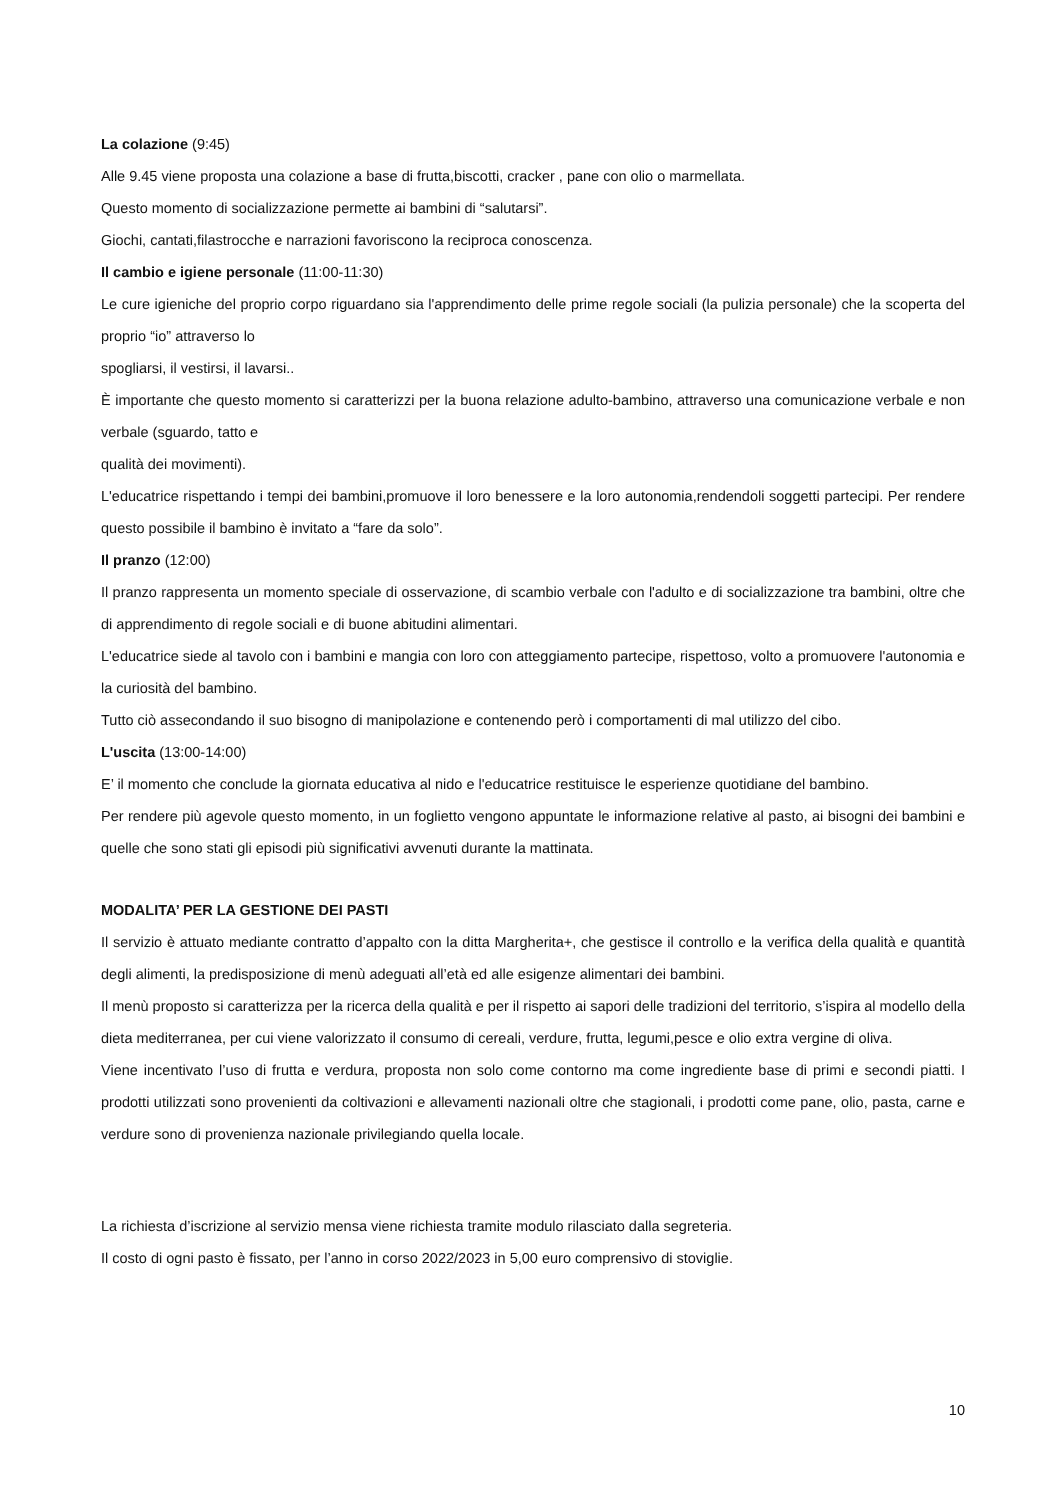La colazione (9:45)
Alle 9.45 viene proposta una colazione a base di frutta,biscotti, cracker , pane con olio o marmellata.
Questo momento di socializzazione permette ai bambini di “salutarsi”.
Giochi, cantati,filastrocche e narrazioni favoriscono la reciproca conoscenza.
Il cambio e igiene personale (11:00-11:30)
Le cure igieniche del proprio corpo riguardano sia l'apprendimento delle prime regole sociali (la pulizia personale) che la scoperta del proprio “io” attraverso lo
spogliarsi, il vestirsi, il lavarsi..
È importante che questo momento si caratterizzi per la buona relazione adulto-bambino, attraverso una comunicazione verbale e non verbale (sguardo, tatto e
qualità dei movimenti).
L'educatrice rispettando i tempi dei bambini,promuove il loro benessere e la loro autonomia,rendendoli soggetti partecipi. Per rendere questo possibile il bambino è invitato a “fare da solo”.
Il pranzo (12:00)
Il pranzo rappresenta un momento speciale di osservazione, di scambio verbale con l'adulto e di socializzazione tra bambini, oltre che di apprendimento di regole sociali e di buone abitudini alimentari.
L'educatrice siede al tavolo con i bambini e mangia con loro con atteggiamento partecipe, rispettoso, volto a promuovere l'autonomia e la curiosità del bambino.
Tutto ciò assecondando il suo bisogno di manipolazione e contenendo però i comportamenti di mal utilizzo del cibo.
L'uscita (13:00-14:00)
E’ il momento che conclude la giornata educativa al nido e l'educatrice restituisce le esperienze quotidiane del bambino.
Per rendere più agevole questo momento, in un foglietto vengono appuntate le informazione relative al pasto, ai bisogni dei bambini e quelle che sono stati gli episodi più significativi avvenuti durante la mattinata.
MODALITA’ PER LA GESTIONE DEI PASTI
Il servizio è attuato mediante contratto d’appalto con la ditta Margherita+, che gestisce il controllo e la verifica della qualità e quantità degli alimenti, la predisposizione di menù adeguati all’età ed alle esigenze alimentari dei bambini.
Il menù proposto si caratterizza per la ricerca della qualità e per il rispetto ai sapori delle tradizioni del territorio, s’ispira al modello della dieta mediterranea, per cui viene valorizzato il consumo di cereali, verdure, frutta, legumi,pesce e olio extra vergine di oliva.
Viene incentivato l’uso di frutta e verdura, proposta non solo come contorno ma come ingrediente base di primi e secondi piatti. I prodotti utilizzati sono provenienti da coltivazioni e allevamenti nazionali oltre che stagionali, i prodotti come pane, olio, pasta, carne e verdure sono di provenienza nazionale privilegiando quella locale.
La richiesta d’iscrizione al servizio mensa viene richiesta tramite modulo rilasciato dalla segreteria.
Il costo di ogni pasto è fissato, per l’anno in corso 2022/2023 in 5,00 euro comprensivo di stoviglie.
10